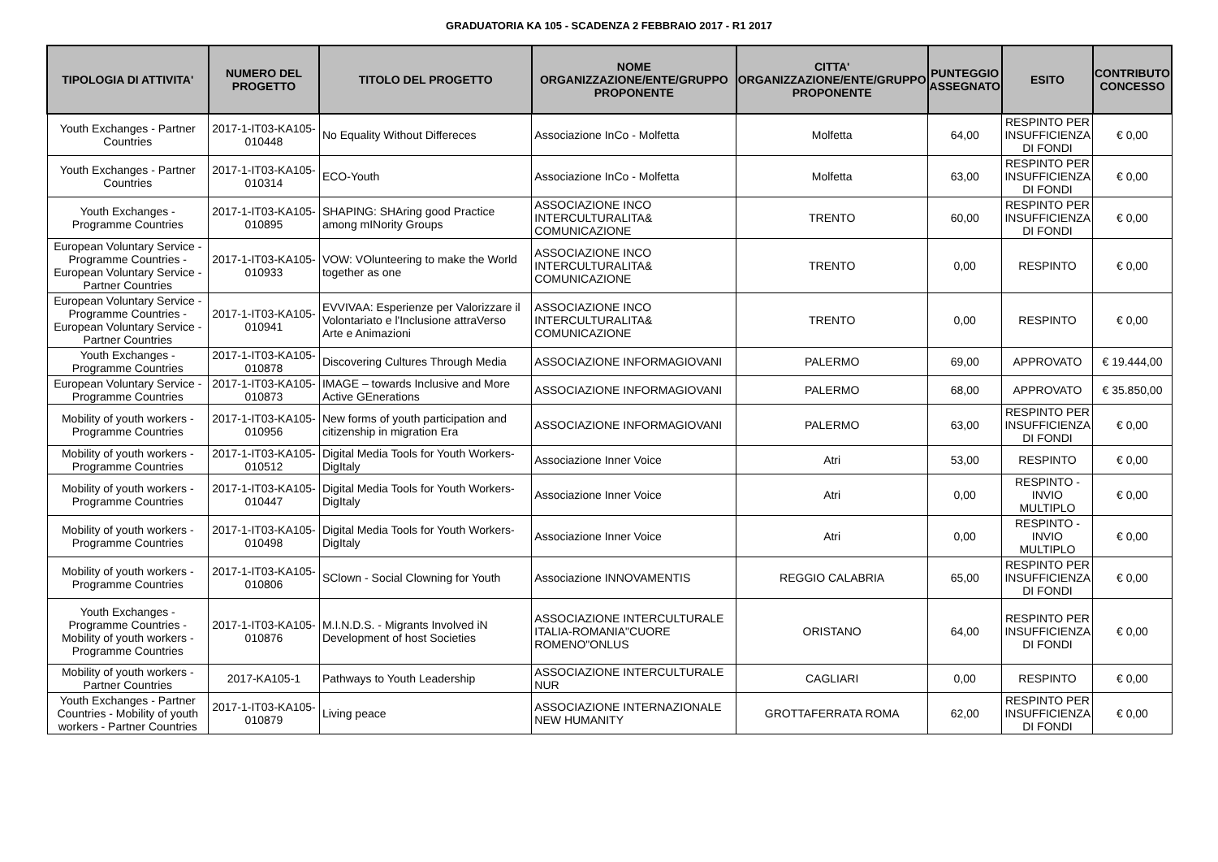GRADUATORIA KA 105 - SCADENZA 2 FEBBRAIO 2017 - R1 2017
| TIPOLOGIA DI ATTIVITA' | NUMERO DEL PROGETTO | TITOLO DEL PROGETTO | NOME ORGANIZZAZIONE/ENTE/GRUPPO PROPONENTE | CITTA' ORGANIZZAZIONE/ENTE/GRUPPO PROPONENTE | PUNTEGGIO ASSEGNATO | ESITO | CONTRIBUTO CONCESSO |
| --- | --- | --- | --- | --- | --- | --- | --- |
| Youth Exchanges - Partner Countries | 2017-1-IT03-KA105-010448 | No Equality Without Differeces | Associazione InCo - Molfetta | Molfetta | 64,00 | RESPINTO PER INSUFFICIENZA DI FONDI | € 0,00 |
| Youth Exchanges - Partner Countries | 2017-1-IT03-KA105-010314 | ECO-Youth | Associazione InCo - Molfetta | Molfetta | 63,00 | RESPINTO PER INSUFFICIENZA DI FONDI | € 0,00 |
| Youth Exchanges - Programme Countries | 2017-1-IT03-KA105-010895 | SHAPING: SHAring good Practice among mINority Groups | ASSOCIAZIONE INCO INTERCULTURALITA& COMUNICAZIONE | TRENTO | 60,00 | RESPINTO PER INSUFFICIENZA DI FONDI | € 0,00 |
| European Voluntary Service - Programme Countries - European Voluntary Service - Partner Countries | 2017-1-IT03-KA105-010933 | VOW: VOlunteering to make the World together as one | ASSOCIAZIONE INCO INTERCULTURALITA& COMUNICAZIONE | TRENTO | 0,00 | RESPINTO | € 0,00 |
| European Voluntary Service - Programme Countries - European Voluntary Service - Partner Countries | 2017-1-IT03-KA105-010941 | EVVIVAA: Esperienze per Valorizzare il Volontariato e l'Inclusione attraVerso Arte e Animazioni | ASSOCIAZIONE INCO INTERCULTURALITA& COMUNICAZIONE | TRENTO | 0,00 | RESPINTO | € 0,00 |
| Youth Exchanges - Programme Countries | 2017-1-IT03-KA105-010878 | Discovering Cultures Through Media | ASSOCIAZIONE INFORMAGIOVANI | PALERMO | 69,00 | APPROVATO | € 19.444,00 |
| European Voluntary Service - Programme Countries | 2017-1-IT03-KA105-010873 | IMAGE – towards Inclusive and More Active GEnerations | ASSOCIAZIONE INFORMAGIOVANI | PALERMO | 68,00 | APPROVATO | € 35.850,00 |
| Mobility of youth workers - Programme Countries | 2017-1-IT03-KA105-010956 | New forms of youth participation and citizenship in migration Era | ASSOCIAZIONE INFORMAGIOVANI | PALERMO | 63,00 | RESPINTO PER INSUFFICIENZA DI FONDI | € 0,00 |
| Mobility of youth workers - Programme Countries | 2017-1-IT03-KA105-010512 | Digital Media Tools for Youth Workers-DigItaly | Associazione Inner Voice | Atri | 53,00 | RESPINTO | € 0,00 |
| Mobility of youth workers - Programme Countries | 2017-1-IT03-KA105-010447 | Digital Media Tools for Youth Workers-DigItaly | Associazione Inner Voice | Atri | 0,00 | RESPINTO - INVIO MULTIPLO | € 0,00 |
| Mobility of youth workers - Programme Countries | 2017-1-IT03-KA105-010498 | Digital Media Tools for Youth Workers-DigItaly | Associazione Inner Voice | Atri | 0,00 | RESPINTO - INVIO MULTIPLO | € 0,00 |
| Mobility of youth workers - Programme Countries | 2017-1-IT03-KA105-010806 | SClown - Social Clowning for Youth | Associazione INNOVAMENTIS | REGGIO CALABRIA | 65,00 | RESPINTO PER INSUFFICIENZA DI FONDI | € 0,00 |
| Youth Exchanges - Programme Countries - Mobility of youth workers - Programme Countries | 2017-1-IT03-KA105-010876 | M.I.N.D.S. - Migrants Involved iN Development of host Societies | ASSOCIAZIONE INTERCULTURALE ITALIA-ROMANIA"CUORE ROMENO"ONLUS | ORISTANO | 64,00 | RESPINTO PER INSUFFICIENZA DI FONDI | € 0,00 |
| Mobility of youth workers - Partner Countries | 2017-KA105-1 | Pathways to Youth Leadership | ASSOCIAZIONE INTERCULTURALE NUR | CAGLIARI | 0,00 | RESPINTO | € 0,00 |
| Youth Exchanges - Partner Countries - Mobility of youth workers - Partner Countries | 2017-1-IT03-KA105-010879 | Living peace | ASSOCIAZIONE INTERNAZIONALE NEW HUMANITY | GROTTAFERRATA ROMA | 62,00 | RESPINTO PER INSUFFICIENZA DI FONDI | € 0,00 |